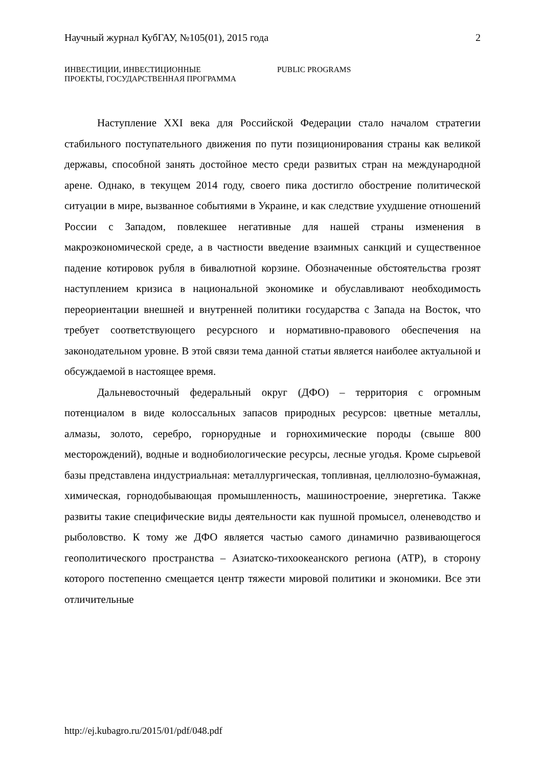Научный журнал КубГАУ, №105(01), 2015 года 2
ИНВЕСТИЦИИ, ИНВЕСТИЦИОННЫЕ
ПРОЕКТЫ, ГОСУДАРСТВЕННАЯ ПРОГРАММА
PUBLIC PROGRAMS
Наступление XXI века для Российской Федерации стало началом стратегии стабильного поступательного движения по пути позиционирования страны как великой державы, способной занять достойное место среди развитых стран на международной арене. Однако, в текущем 2014 году, своего пика достигло обострение политической ситуации в мире, вызванное событиями в Украине, и как следствие ухудшение отношений России с Западом, повлекшее негативные для нашей страны изменения в макроэкономической среде, а в частности введение взаимных санкций и существенное падение котировок рубля в бивалютной корзине. Обозначенные обстоятельства грозят наступлением кризиса в национальной экономике и обуславливают необходимость переориентации внешней и внутренней политики государства с Запада на Восток, что требует соответствующего ресурсного и нормативно-правового обеспечения на законодательном уровне. В этой связи тема данной статьи является наиболее актуальной и обсуждаемой в настоящее время.
Дальневосточный федеральный округ (ДФО) – территория с огромным потенциалом в виде колоссальных запасов природных ресурсов: цветные металлы, алмазы, золото, серебро, горнорудные и горнохимические породы (свыше 800 месторождений), водные и воднобиологические ресурсы, лесные угодья. Кроме сырьевой базы представлена индустриальная: металлургическая, топливная, целлюлозно-бумажная, химическая, горнодобывающая промышленность, машиностроение, энергетика. Также развиты такие специфические виды деятельности как пушной промысел, оленеводство и рыболовство. К тому же ДФО является частью самого динамично развивающегося геополитического пространства – Азиатско-тихоокеанского региона (АТР), в сторону которого постепенно смещается центр тяжести мировой политики и экономики. Все эти отличительные
http://ej.kubagro.ru/2015/01/pdf/048.pdf